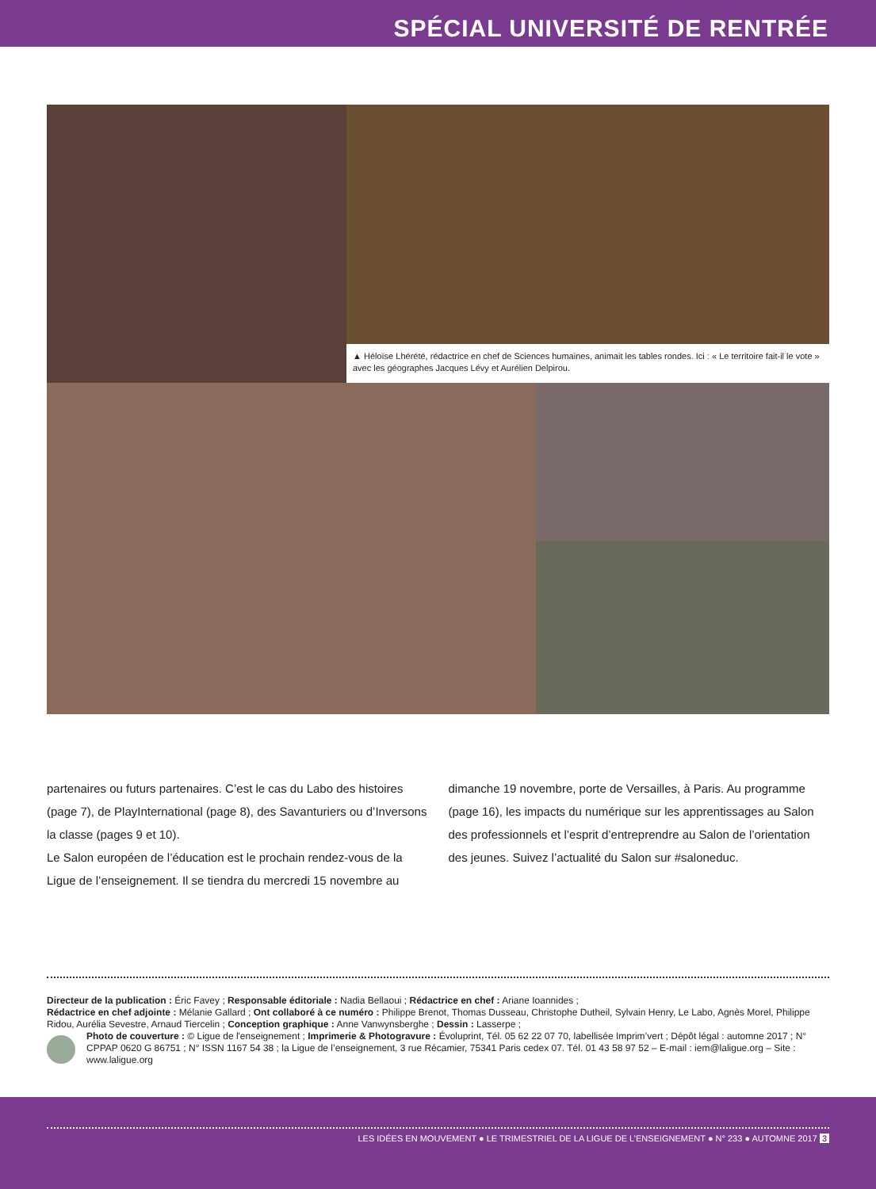SPÉCIAL UNIVERSITÉ DE RENTRÉE
▲ Héloïse Lhérété, rédactrice en chef de Sciences humaines, animait les tables rondes. Ici : « Le territoire fait-il le vote » avec les géographes Jacques Lévy et Aurélien Delpirou.
partenaires ou futurs partenaires. C’est le cas du Labo des histoires (page 7), de PlayInternational (page 8), des Savanturiers ou d’Inversons la classe (pages 9 et 10).
Le Salon européen de l’éducation est le prochain rendez-vous de la Ligue de l’enseignement. Il se tiendra du mercredi 15 novembre au
dimanche 19 novembre, porte de Versailles, à Paris. Au programme (page 16), les impacts du numérique sur les apprentissages au Salon des professionnels et l’esprit d’entreprendre au Salon de l’orientation des jeunes. Suivez l’actualité du Salon sur #saloneduc.
Directeur de la publication : Éric Favey ; Responsable éditoriale : Nadia Bellaoui ; Rédactrice en chef : Ariane Ioannides ;
Rédactrice en chef adjointe : Mélanie Gallard ; Ont collaboré à ce numéro : Philippe Brenot, Thomas Dusseau, Christophe Dutheil, Sylvain Henry, Le Labo, Agnès Morel, Philippe Ridou, Aurélia Sevestre, Arnaud Tiercelin ; Conception graphique : Anne Vanwynsberghe ; Dessin : Lasserpe ;
Photo de couverture : © Ligue de l'enseignement ; Imprimerie & Photogravure : Évoluprint, Tél. 05 62 22 07 70, labellisée Imprim’vert ; Dépôt légal : automne 2017 ; N° CPPAP 0620 G 86751 ; N° ISSN 1167 54 38 ; la Ligue de l’enseignement, 3 rue Récamier, 75341 Paris cedex 07. Tél. 01 43 58 97 52 – E-mail : iem@laligue.org – Site : www.laligue.org
LES IDÉES EN MOUVEMENT ● LE TRIMESTRIEL DE LA LIGUE DE L’ENSEIGNEMENT ● N° 233 ● AUTOMNE 2017 3